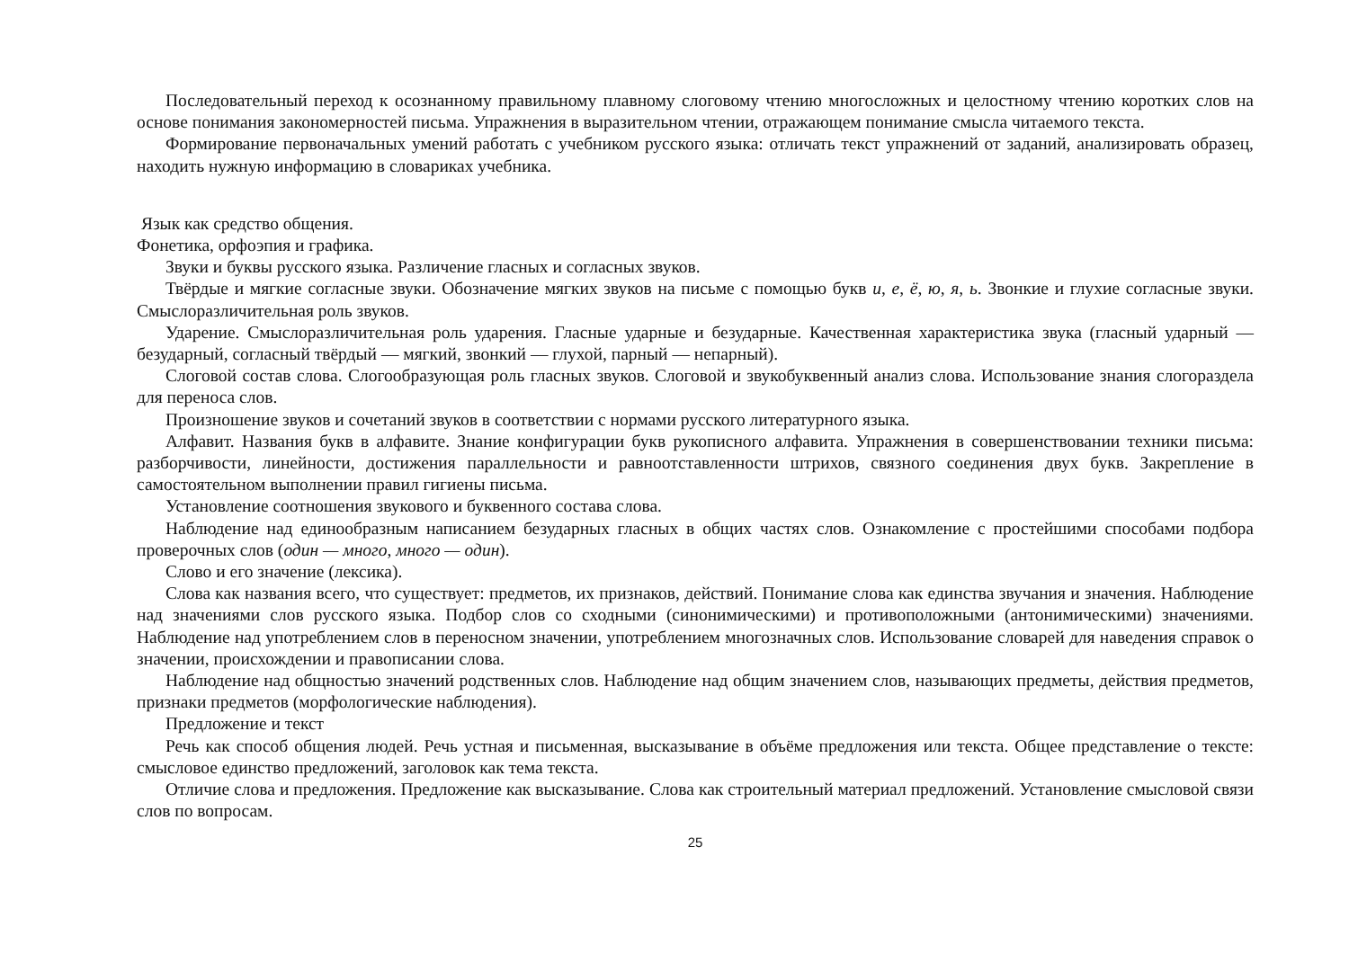Последовательный переход к осознанному правильному плавному слоговому чтению многосложных и целостному чтению коротких слов на основе понимания закономерностей письма. Упражнения в выразительном чтении, отражающем понимание смысла читаемого текста.
Формирование первоначальных умений работать с учебником русского языка: отличать текст упражнений от заданий, анализировать образец, находить нужную информацию в словариках учебника.
Язык как средство общения.
Фонетика, орфоэпия и графика.
Звуки и буквы русского языка. Различение гласных и согласных звуков.
Твёрдые и мягкие согласные звуки. Обозначение мягких звуков на письме с помощью букв и, е, ё, ю, я, ь. Звонкие и глухие согласные звуки. Смыслоразличительная роль звуков.
Ударение. Смыслоразличительная роль ударения. Гласные ударные и безударные. Качественная характеристика звука (гласный ударный — безударный, согласный твёрдый — мягкий, звонкий — глухой, парный — непарный).
Слоговой состав слова. Слогообразующая роль гласных звуков. Слоговой и звукобуквенный анализ слова. Использование знания слогораздела для переноса слов.
Произношение звуков и сочетаний звуков в соответствии с нормами русского литературного языка.
Алфавит. Названия букв в алфавите. Знание конфигурации букв рукописного алфавита. Упражнения в совершенствовании техники письма: разборчивости, линейности, достижения параллельности и равноотставленности штрихов, связного соединения двух букв. Закрепление в самостоятельном выполнении правил гигиены письма.
Установление соотношения звукового и буквенного состава слова.
Наблюдение над единообразным написанием безударных гласных в общих частях слов. Ознакомление с простейшими способами подбора проверочных слов (один — много, много — один).
Слово и его значение (лексика).
Слова как названия всего, что существует: предметов, их признаков, действий. Понимание слова как единства звучания и значения. Наблюдение над значениями слов русского языка. Подбор слов со сходными (синонимическими) и противоположными (антонимическими) значениями. Наблюдение над употреблением слов в переносном значении, употреблением многозначных слов. Использование словарей для наведения справок о значении, происхождении и правописании слова.
Наблюдение над общностью значений родственных слов. Наблюдение над общим значением слов, называющих предметы, действия предметов, признаки предметов (морфологические наблюдения).
Предложение и текст
Речь как способ общения людей. Речь устная и письменная, высказывание в объёме предложения или текста. Общее представление о тексте: смысловое единство предложений, заголовок как тема текста.
Отличие слова и предложения. Предложение как высказывание. Слова как строительный материал предложений. Установление смысловой связи слов по вопросам.
25